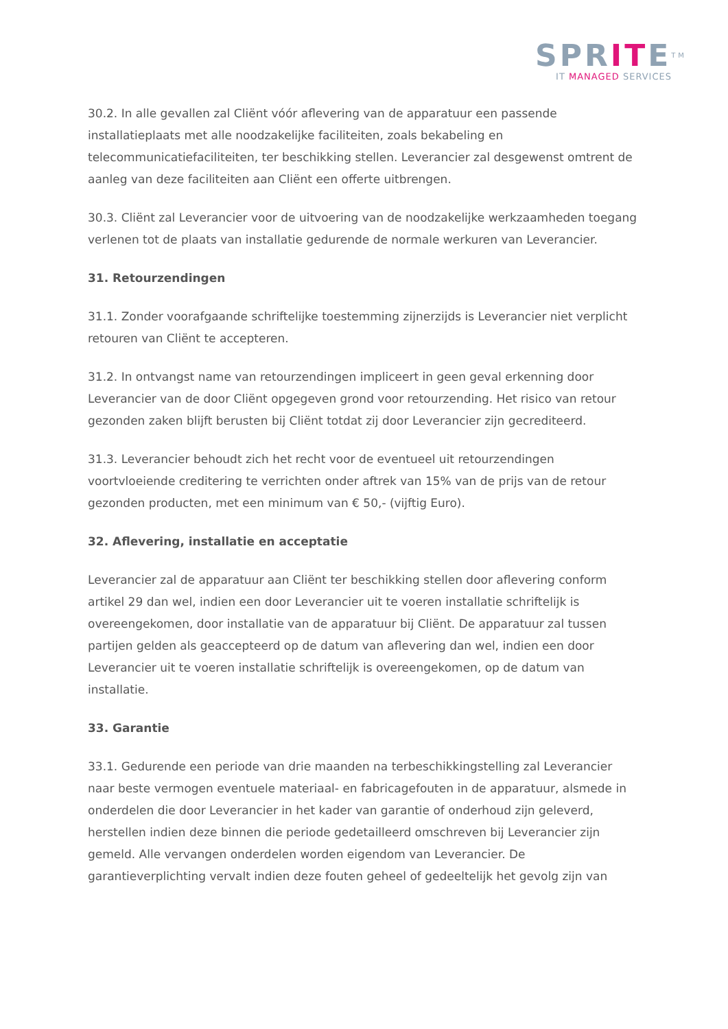SPRITE<sup>TM</sup>
IT MANAGED SERVICES
30.2. In alle gevallen zal Cliënt vóór aflevering van de apparatuur een passende installatieplaats met alle noodzakelijke faciliteiten, zoals bekabeling en telecommunicatiefaciliteiten, ter beschikking stellen. Leverancier zal desgewenst omtrent de aanleg van deze faciliteiten aan Cliënt een offerte uitbrengen.
30.3. Cliënt zal Leverancier voor de uitvoering van de noodzakelijke werkzaamheden toegang verlenen tot de plaats van installatie gedurende de normale werkuren van Leverancier.
31. Retourzendingen
31.1. Zonder voorafgaande schriftelijke toestemming zijnerzijds is Leverancier niet verplicht retouren van Cliënt te accepteren.
31.2. In ontvangst name van retourzendingen impliceert in geen geval erkenning door Leverancier van de door Cliënt opgegeven grond voor retourzending. Het risico van retour gezonden zaken blijft berusten bij Cliënt totdat zij door Leverancier zijn gecrediteerd.
31.3. Leverancier behoudt zich het recht voor de eventueel uit retourzendingen voortvloeiende creditering te verrichten onder aftrek van 15% van de prijs van de retour gezonden producten, met een minimum van € 50,- (vijftig Euro).
32. Aflevering, installatie en acceptatie
Leverancier zal de apparatuur aan Cliënt ter beschikking stellen door aflevering conform artikel 29 dan wel, indien een door Leverancier uit te voeren installatie schriftelijk is overeengekomen, door installatie van de apparatuur bij Cliënt. De apparatuur zal tussen partijen gelden als geaccepteerd op de datum van aflevering dan wel, indien een door Leverancier uit te voeren installatie schriftelijk is overeengekomen, op de datum van installatie.
33. Garantie
33.1. Gedurende een periode van drie maanden na terbeschikkingstelling zal Leverancier naar beste vermogen eventuele materiaal- en fabricagefouten in de apparatuur, alsmede in onderdelen die door Leverancier in het kader van garantie of onderhoud zijn geleverd, herstellen indien deze binnen die periode gedetailleerd omschreven bij Leverancier zijn gemeld. Alle vervangen onderdelen worden eigendom van Leverancier. De garantieverplichting vervalt indien deze fouten geheel of gedeeltelijk het gevolg zijn van